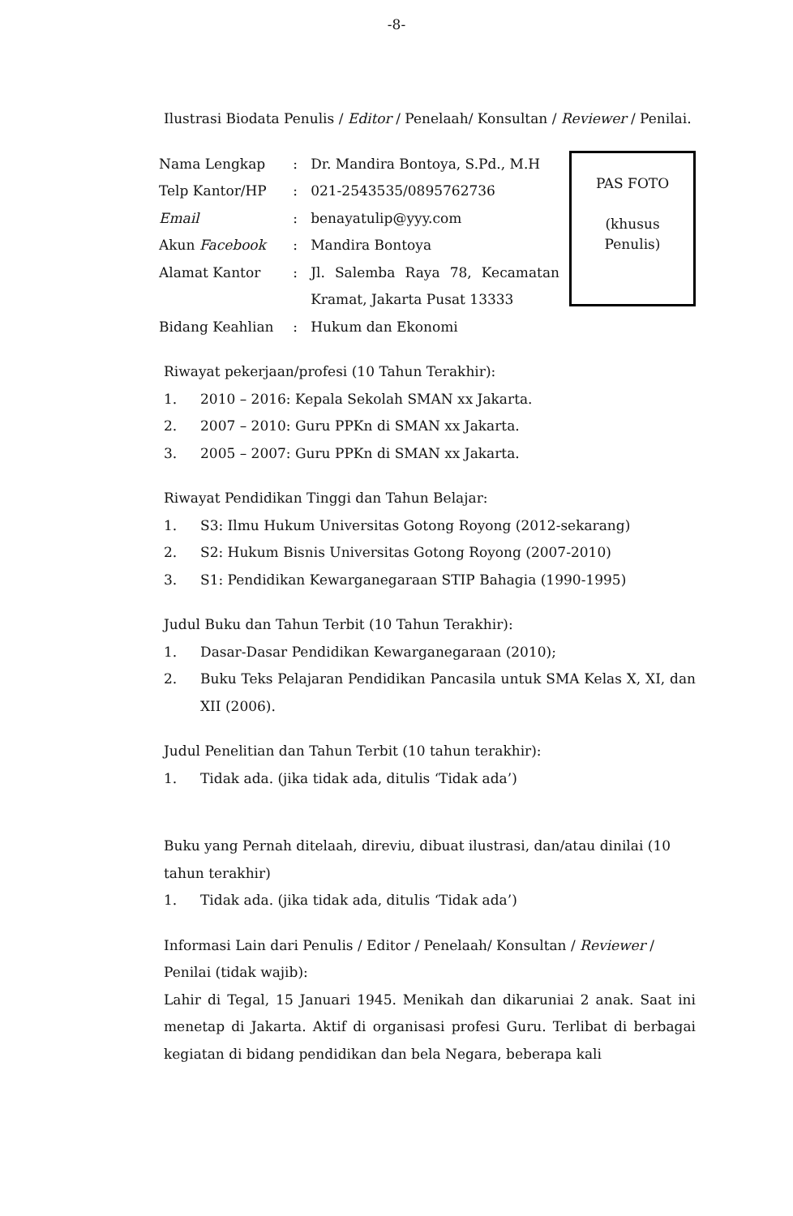-8-
Ilustrasi Biodata Penulis / Editor / Penelaah/ Konsultan / Reviewer / Penilai.
| / Nama Lengkap / : / Dr. Mandira Bontoya, S.Pd., M.H / / Telp Kantor/HP / : / 021-2543535/0895762736 / / Email / : / benayatulip@yyy.com / / Akun Facebook / : / Mandira Bontoya / / Alamat Kantor / : / Jl. Salemba Raya 78, Kecamatan Kramat, Jakarta Pusat 13333 / / Bidang Keahlian / : / Hukum dan Ekonomi / | PAS FOTO (khusus Penulis) |
Riwayat pekerjaan/profesi (10 Tahun Terakhir):
1. 2010 – 2016: Kepala Sekolah SMAN xx Jakarta.
2. 2007 – 2010: Guru PPKn di SMAN xx Jakarta.
3. 2005 – 2007: Guru PPKn di SMAN xx Jakarta.
Riwayat Pendidikan Tinggi dan Tahun Belajar:
1. S3: Ilmu Hukum Universitas Gotong Royong (2012-sekarang)
2. S2: Hukum Bisnis Universitas Gotong Royong (2007-2010)
3. S1: Pendidikan Kewarganegaraan STIP Bahagia (1990-1995)
Judul Buku dan Tahun Terbit (10 Tahun Terakhir):
1. Dasar-Dasar Pendidikan Kewarganegaraan (2010);
2. Buku Teks Pelajaran Pendidikan Pancasila untuk SMA Kelas X, XI, dan XII (2006).
Judul Penelitian dan Tahun Terbit (10 tahun terakhir):
1. Tidak ada. (jika tidak ada, ditulis ‘Tidak ada’)
Buku yang Pernah ditelaah, direviu, dibuat ilustrasi, dan/atau dinilai (10 tahun terakhir)
1. Tidak ada. (jika tidak ada, ditulis ‘Tidak ada’)
Informasi Lain dari Penulis / Editor / Penelaah/ Konsultan / Reviewer / Penilai (tidak wajib):
Lahir di Tegal, 15 Januari 1945. Menikah dan dikaruniai 2 anak. Saat ini menetap di Jakarta. Aktif di organisasi profesi Guru. Terlibat di berbagai kegiatan di bidang pendidikan dan bela Negara, beberapa kali